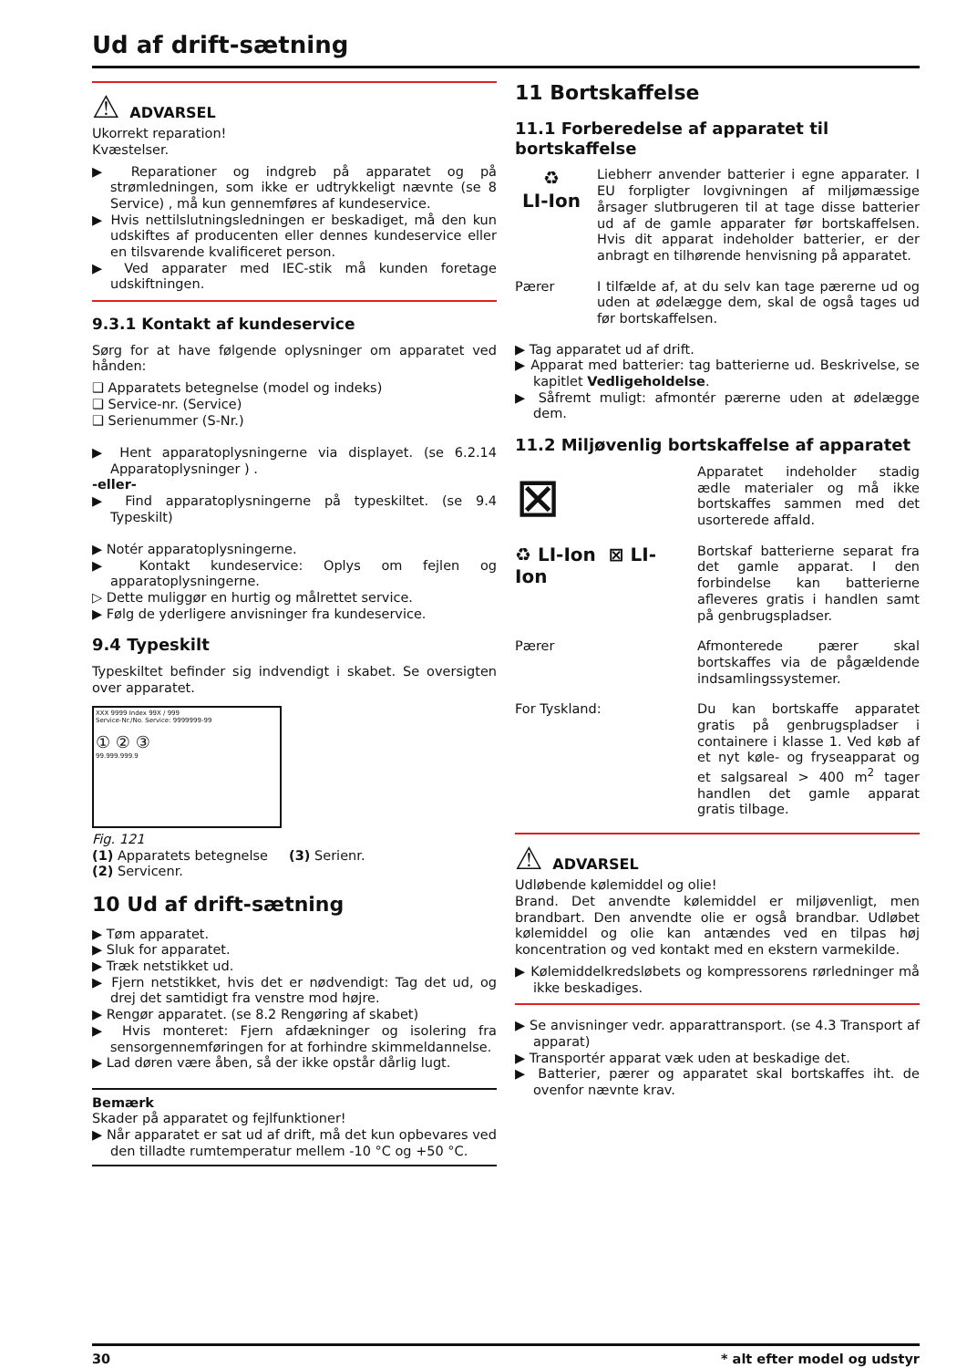Ud af drift-sætning
⚠ ADVARSEL
Ukorrekt reparation!
Kvæstelser.
▶ Reparationer og indgreb på apparatet og på strømledningen, som ikke er udtrykkeligt nævnte (se 8 Service) , må kun gennemføres af kundeservice.
▶ Hvis nettilslutningsledningen er beskadiget, må den kun udskiftes af producenten eller dennes kundeservice eller en tilsvarende kvalificeret person.
▶ Ved apparater med IEC-stik må kunden foretage udskiftningen.
9.3.1 Kontakt af kundeservice
Sørg for at have følgende oplysninger om apparatet ved hånden:
❑ Apparatets betegnelse (model og indeks)
❑ Service-nr. (Service)
❑ Serienummer (S-Nr.)
▶ Hent apparatoplysningerne via displayet. (se 6.2.14 Apparatoplysninger ) .
-eller-
▶ Find apparatoplysningerne på typeskiltet. (se 9.4 Typeskilt)
▶ Notér apparatoplysningerne.
▶ Kontakt kundeservice: Oplys om fejlen og apparatoplysningerne.
▷ Dette muliggør en hurtig og målrettet service.
▶ Følg de yderligere anvisninger fra kundeservice.
9.4 Typeskilt
Typeskiltet befinder sig indvendigt i skabet. Se oversigten over apparatet.
XXX 9999 Index 99X / 999
Service-Nr./No. Service: 9999999-99
① ② ③
99.999.999.9
Fig. 121
(1) Apparatets betegnelse (3) Serienr.
(2) Servicenr.
10 Ud af drift-sætning
▶ Tøm apparatet.
▶ Sluk for apparatet.
▶ Træk netstikket ud.
▶ Fjern netstikket, hvis det er nødvendigt: Tag det ud, og drej det samtidigt fra venstre mod højre.
▶ Rengør apparatet. (se 8.2 Rengøring af skabet)
▶ Hvis monteret: Fjern afdækninger og isolering fra sensorgennemføringen for at forhindre skimmeldannelse.
▶ Lad døren være åben, så der ikke opstår dårlig lugt.
Bemærk
Skader på apparatet og fejlfunktioner!
▶ Når apparatet er sat ud af drift, må det kun opbevares ved den tilladte rumtemperatur mellem -10 °C og +50 °C.
11 Bortskaffelse
11.1 Forberedelse af apparatet til bortskaffelse
♻
LI-Ion
Liebherr anvender batterier i egne apparater. I EU forpligter lovgivningen af miljømæssige årsager slutbrugeren til at tage disse batterier ud af de gamle apparater før bortskaffelsen. Hvis dit apparat indeholder batterier, er der anbragt en tilhørende henvisning på apparatet.
Pærer I tilfælde af, at du selv kan tage pærerne ud og uden at ødelægge dem, skal de også tages ud før bortskaffelsen.
▶ Tag apparatet ud af drift.
▶ Apparat med batterier: tag batterierne ud. Beskrivelse, se kapitlet Vedligeholdelse.
▶ Såfremt muligt: afmontér pærerne uden at ødelægge dem.
11.2 Miljøvenlig bortskaffelse af apparatet
⊠
Apparatet indeholder stadig ædle materialer og må ikke bortskaffes sammen med det usorterede affald.
♻ LI-Ion ⊠ LI-Ion
Bortskaf batterierne separat fra det gamle apparat. I den forbindelse kan batterierne afleveres gratis i handlen samt på genbrugspladser.
Pærer Afmonterede pærer skal bortskaffes via de pågældende indsamlingssystemer.
For Tyskland: Du kan bortskaffe apparatet gratis på genbrugspladser i containere i klasse 1. Ved køb af et nyt køle- og fryseapparat og et salgsareal > 400 m<sup>2</sup> tager handlen det gamle apparat gratis tilbage.
⚠ ADVARSEL
Udløbende kølemiddel og olie!
Brand. Det anvendte kølemiddel er miljøvenligt, men brandbart. Den anvendte olie er også brandbar. Udløbet kølemiddel og olie kan antændes ved en tilpas høj koncentration og ved kontakt med en ekstern varmekilde.
▶ Kølemiddelkredsløbets og kompressorens rørledninger må ikke beskadiges.
▶ Se anvisninger vedr. apparattransport. (se 4.3 Transport af apparat)
▶ Transportér apparat væk uden at beskadige det.
▶ Batterier, pærer og apparatet skal bortskaffes iht. de ovenfor nævnte krav.
30 * alt efter model og udstyr